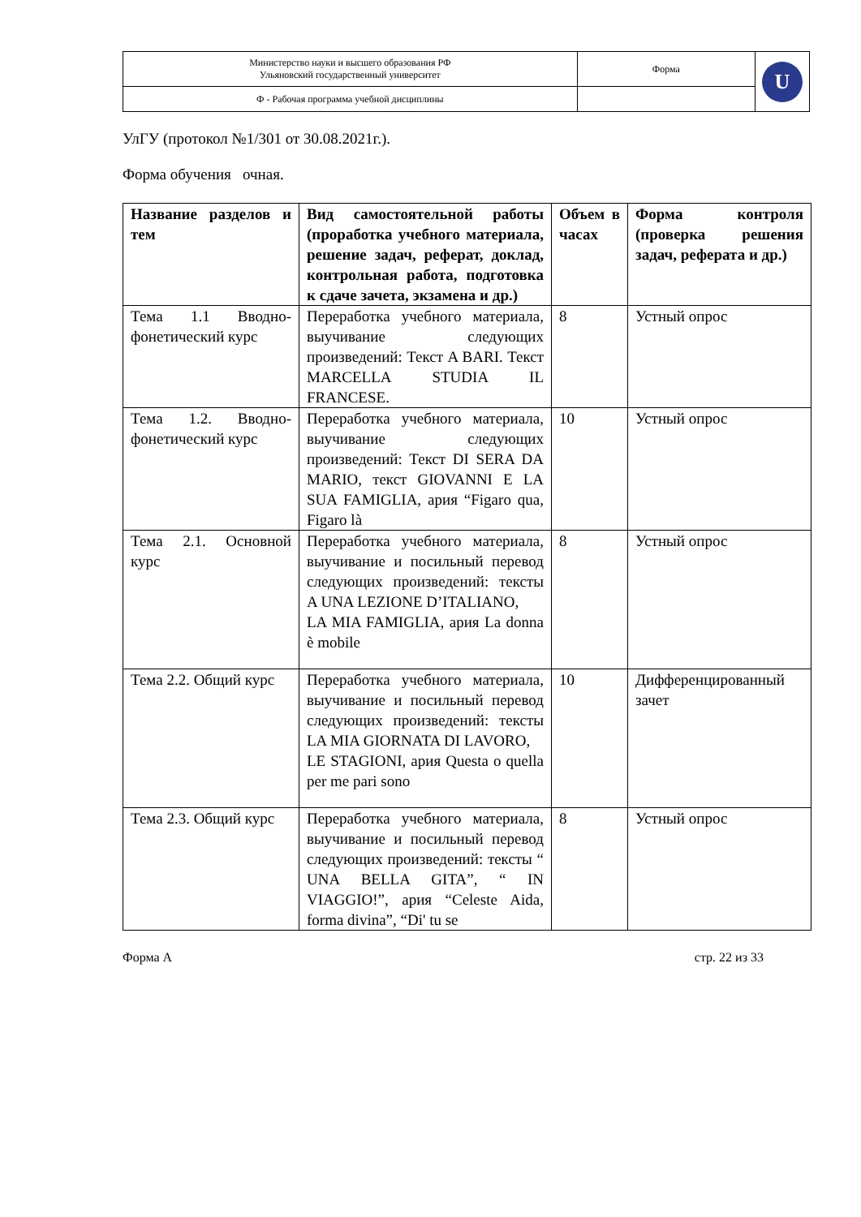| Министерство науки и высшего образования РФ Ульяновский государственный университет | Форма | U |
| Ф - Рабочая программа учебной дисциплины | | |
УлГУ (протокол №1/301 от 30.08.2021г.).
Форма обучения очная.
| Название разделов и тем | Вид самостоятельной работы (проработка учебного материала, решение задач, реферат, доклад, контрольная работа, подготовка к сдаче зачета, экзамена и др.) | Объем в часах | Форма контроля (проверка решения задач, реферата и др.) |
| --- | --- | --- | --- |
| Тема 1.1 Вводно-фонетический курс | Переработка учебного материала, выучивание следующих произведений: Текст A BARI. Текст MARCELLA STUDIA IL FRANCESE. | 8 | Устный опрос |
| Тема 1.2. Вводно-фонетический курс | Переработка учебного материала, выучивание следующих произведений: Текст DI SERA DA MARIO, текст GIOVANNI E LA SUA FAMIGLIA, ария “Figaro qua, Figaro là | 10 | Устный опрос |
| Тема 2.1. Основной курс | Переработка учебного материала, выучивание и посильный перевод следующих произведений: тексты A UNA LEZIONE D’ITALIANO, LA MIA FAMIGLIA, ария La donna è mobile | 8 | Устный опрос |
| Тема 2.2. Общий курс | Переработка учебного материала, выучивание и посильный перевод следующих произведений: тексты LA MIA GIORNATA DI LAVORO, LE STAGIONI, ария Questa o quella per me pari sono | 10 | Дифференцированный зачет |
| Тема 2.3. Общий курс | Переработка учебного материала, выучивание и посильный перевод следующих произведений: тексты “ UNA BELLA GITA”, “ IN VIAGGIO!”, ария “Celeste Aida, forma divina”, “Di' tu se | 8 | Устный опрос |
Форма А стр. 22 из 33